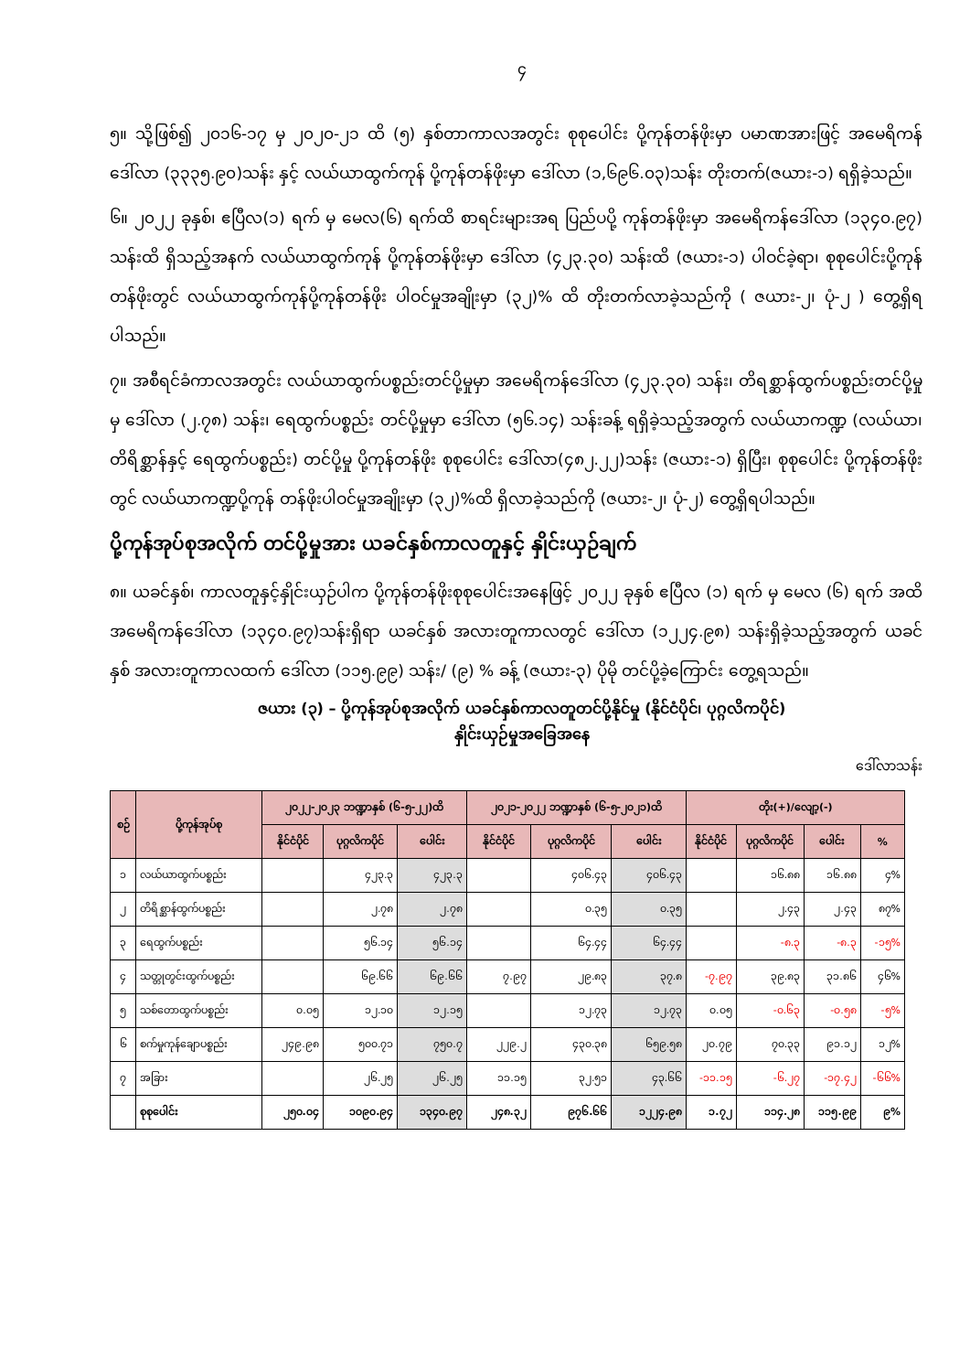၄
၅။ သို့ဖြစ်၍ ၂၀၁၆-၁၇ မှ ၂၀၂၀-၂၁ ထိ (၅) နှစ်တာကာလအတွင်း စုစုပေါင်း ပို့ကုန်တန်ဖိုးမှာ ပမာဏအားဖြင့် အမေရိကန်ဒေါ်လာ (၃၃၃၅.၉၀)သန်း နှင့် လယ်ယာထွက်ကုန် ပို့ကုန်တန်ဖိုးမှာ ဒေါ်လာ (၁,၆၉၆.၀၃)သန်း တိုးတက်(ဇယား-၁) ရရှိခဲ့သည်။
၆။ ၂၀၂၂ ခုနှစ်၊ ဧပြီလ(၁) ရက် မှ မေလ(၆) ရက်ထိ စာရင်းများအရ ပြည်ပပို့ ကုန်တန်ဖိုးမှာ အမေရိကန်ဒေါ်လာ (၁၃၄၀.၉၇) သန်းထိ ရှိသည့်အနက် လယ်ယာထွက်ကုန် ပို့ကုန်တန်ဖိုးမှာ ဒေါ်လာ (၄၂၃.၃၀) သန်းထိ (ဇယား-၁) ပါဝင်ခဲ့ရာ၊ စုစုပေါင်းပို့ကုန်တန်ဖိုးတွင် လယ်ယာထွက်ကုန်ပို့ကုန်တန်ဖိုး ပါဝင်မှုအချိုးမှာ (၃၂)% ထိ တိုးတက်လာခဲ့သည်ကို ( ဇယား-၂၊ ပုံ-၂ ) တွေ့ရှိရပါသည်။
၇။ အစီရင်ခံကာလအတွင်း လယ်ယာထွက်ပစ္စည်းတင်ပို့မှုမှာ အမေရိကန်ဒေါ်လာ (၄၂၃.၃၀) သန်း၊ တိရစ္ဆာန်ထွက်ပစ္စည်းတင်ပို့မှုမှ ဒေါ်လာ (၂.၇၈) သန်း၊ ရေထွက်ပစ္စည်း တင်ပို့မှုမှာ ဒေါ်လာ (၅၆.၁၄) သန်းခန့် ရရှိခဲ့သည့်အတွက် လယ်ယာကဏ္ဍ (လယ်ယာ၊ တိရိစ္ဆာန်နှင့် ရေထွက်ပစ္စည်း) တင်ပို့မှု ပို့ကုန်တန်ဖိုး စုစုပေါင်း ဒေါ်လာ(၄၈၂.၂၂)သန်း (ဇယား-၁) ရှိပြီး၊ စုစုပေါင်း ပို့ကုန်တန်ဖိုးတွင် လယ်ယာကဏ္ဍပို့ကုန် တန်ဖိုးပါဝင်မှုအချိုးမှာ (၃၂)%ထိ ရှိလာခဲ့သည်ကို (ဇယား-၂၊ ပုံ-၂) တွေ့ရှိရပါသည်။
ပို့ကုန်အုပ်စုအလိုက် တင်ပို့မှုအား ယခင်နှစ်ကာလတူနှင့် နှိုင်းယှဉ်ချက်
၈။ ယခင်နှစ်၊ ကာလတူနှင့်နှိုင်းယှဉ်ပါက ပို့ကုန်တန်ဖိုးစုစုပေါင်းအနေဖြင့် ၂၀၂၂ ခုနှစ် ဧပြီလ (၁) ရက် မှ မေလ (၆) ရက် အထိ အမေရိကန်ဒေါ်လာ (၁၃၄၀.၉၇)သန်းရှိရာ ယခင်နှစ် အလားတူကာလတွင် ဒေါ်လာ (၁၂၂၄.၉၈) သန်းရှိခဲ့သည့်အတွက် ယခင်နှစ် အလားတူကာလထက် ဒေါ်လာ (၁၁၅.၉၉) သန်း/ (၉) % ခန့် (ဇယား-၃) ပိုမို တင်ပို့ခဲ့ကြောင်း တွေ့ရသည်။
ဇယား (၃) – ပို့ကုန်အုပ်စုအလိုက် ယခင်နှစ်ကာလတူတင်ပို့နိုင်မှု (နိုင်ငံပိုင်၊ ပုဂ္ဂလိကပိုင်)
နှိုင်းယှဉ်မှုအခြေအနေ
ဒေါ်လာသန်း
| စဉ် | ပို့ကုန်အုပ်စု | ၂၀၂၂-၂၀၂၃ ဘဏ္ဍာနှစ် (၆-၅-၂၂)ထိ | | | ၂၀၂၁-၂၀၂၂ ဘဏ္ဍာနှစ် (၆-၅-၂၀၂၁)ထိ | | | တိုး(+)/လျော့(-) | | | |
| --- | --- | --- | --- | --- | --- | --- | --- | --- | --- | --- | --- |
| | | နိုင်ငံပိုင် | ပုဂ္ဂလိကပိုင် | ပေါင်း | နိုင်ငံပိုင် | ပုဂ္ဂလိကပိုင် | ပေါင်း | နိုင်ငံပိုင် | ပုဂ္ဂလိကပိုင် | ပေါင်း | % |
| ၁ | လယ်ယာထွက်ပစ္စည်း | | ၄၂၃.၃ | ၄၂၃.၃ | | ၄၀၆.၄၃ | ၄၀၆.၄၃ | | ၁၆.၈၈ | ၁၆.၈၈ | ၄% |
| ၂ | တိရိစ္ဆာန်ထွက်ပစ္စည်း | | ၂.၇၈ | ၂.၇၈ | | ၀.၃၅ | ၀.၃၅ | | ၂.၄၃ | ၂.၄၃ | ၈၇% |
| ၃ | ရေထွက်ပစ္စည်း | | ၅၆.၁၄ | ၅၆.၁၄ | | ၆၄.၄၄ | ၆၄.၄၄ | | -၈.၃ | -၈.၃ | -၁၅% |
| ၄ | သတ္တုတွင်းထွက်ပစ္စည်း | | ၆၉.၆၆ | ၆၉.၆၆ | ၇.၉၇ | ၂၉.၈၃ | ၃၇.၈ | -၇.၉၇ | ၃၉.၈၃ | ၃၁.၈၆ | ၄၆% |
| ၅ | သစ်တောထွက်ပစ္စည်း | ၀.၀၅ | ၁၂.၁၀ | ၁၂.၁၅ | | ၁၂.၇၃ | ၁၂.၇၃ | ၀.၀၅ | -၀.၆၃ | -၀.၅၈ | -၅% |
| ၆ | စက်မှုကုန်ချောပစ္စည်း | ၂၄၉.၉၈ | ၅၀၀.၇၁ | ၇၅၀.၇ | ၂၂၉.၂ | ၄၃၀.၃၈ | ၆၅၉.၅၈ | ၂၀.၇၉ | ၇၀.၃၃ | ၉၁.၁၂ | ၁၂% |
| ၇ | အခြား | | ၂၆.၂၅ | ၂၆.၂၅ | ၁၁.၁၅ | ၃၂.၅၁ | ၄၃.၆၆ | -၁၁.၁၅ | -၆.၂၇ | -၁၇.၄၂ | -၆၆% |
| | စုစုပေါင်း | ၂၅၀.၀၄ | ၁၀၉၀.၉၄ | ၁၃၄၀.၉၇ | ၂၄၈.၃၂ | ၉၇၆.၆၆ | ၁၂၂၄.၉၈ | ၁.၇၂ | ၁၁၄.၂၈ | ၁၁၅.၉၉ | ၉% |